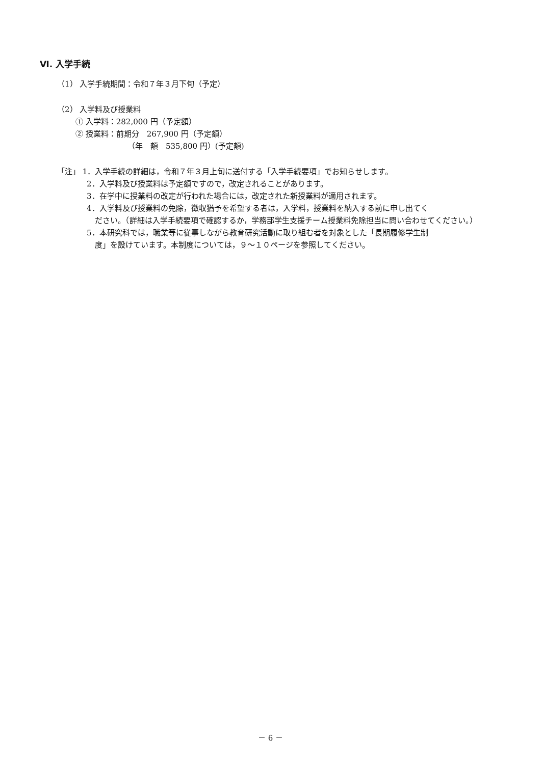Ⅵ. 入学手続
（1） 入学手続期間：令和７年３月下旬（予定）
（2） 入学料及び授業料
① 入学料：282,000 円（予定額）
② 授業料：前期分　267,900 円（予定額）
（年　額　535,800 円）(予定額)
「注」 1．入学手続の詳細は，令和７年３月上旬に送付する「入学手続要項」でお知らせします。
2．入学料及び授業料は予定額ですので，改定されることがあります。
3．在学中に授業料の改定が行われた場合には，改定された新授業料が適用されます。
4．入学料及び授業料の免除，徴収猶予を希望する者は，入学料，授業料を納入する前に申し出てく
ださい。（詳細は入学手続要項で確認するか，学務部学生支援チーム授業料免除担当に問い合わせてください。）
5．本研究科では，職業等に従事しながら教育研究活動に取り組む者を対象とした「長期履修学生制
度」を設けています。本制度については，９～１０ページを参照してください。
－ 6 －